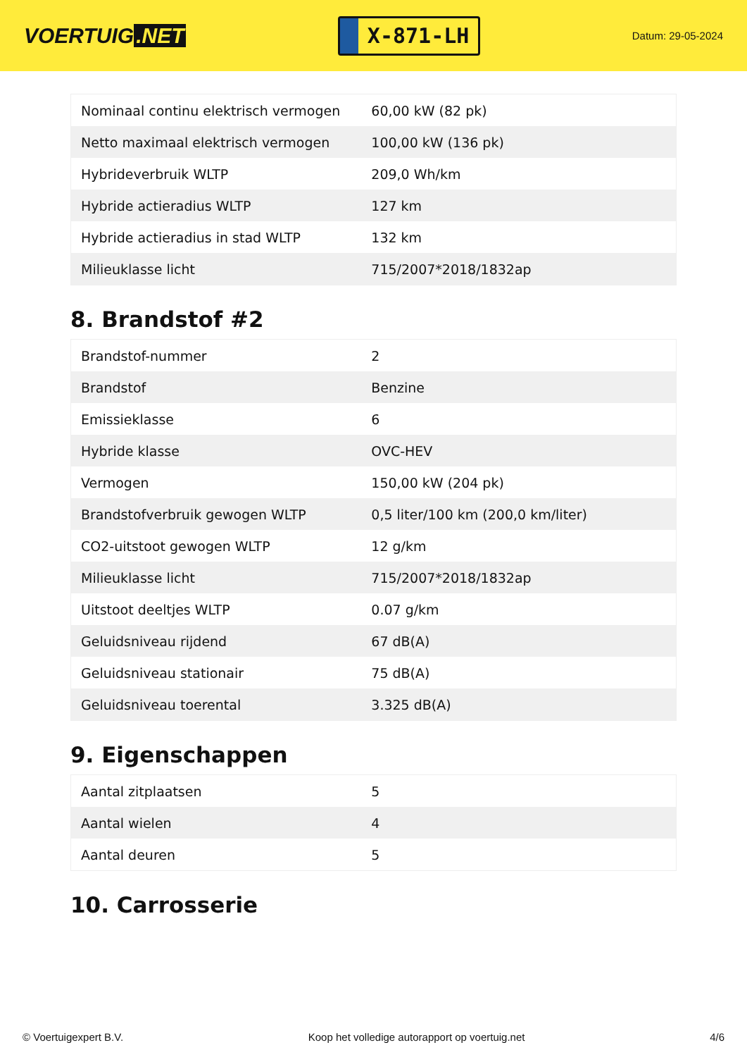VOERTUIG.NET
X-871-LH
Datum: 29-05-2024
| Nominaal continu elektrisch vermogen | 60,00 kW (82 pk) |
| Netto maximaal elektrisch vermogen | 100,00 kW (136 pk) |
| Hybrideverbruik WLTP | 209,0 Wh/km |
| Hybride actieradius WLTP | 127 km |
| Hybride actieradius in stad WLTP | 132 km |
| Milieuklasse licht | 715/2007*2018/1832ap |
8. Brandstof #2
| Brandstof-nummer | 2 |
| Brandstof | Benzine |
| Emissieklasse | 6 |
| Hybride klasse | OVC-HEV |
| Vermogen | 150,00 kW (204 pk) |
| Brandstofverbruik gewogen WLTP | 0,5 liter/100 km (200,0 km/liter) |
| CO2-uitstoot gewogen WLTP | 12 g/km |
| Milieuklasse licht | 715/2007*2018/1832ap |
| Uitstoot deeltjes WLTP | 0.07 g/km |
| Geluidsniveau rijdend | 67 dB(A) |
| Geluidsniveau stationair | 75 dB(A) |
| Geluidsniveau toerental | 3.325 dB(A) |
9. Eigenschappen
| Aantal zitplaatsen | 5 |
| Aantal wielen | 4 |
| Aantal deuren | 5 |
10. Carrosserie
© Voertuigexpert B.V. Koop het volledige autorapport op voertuig.net 4/6